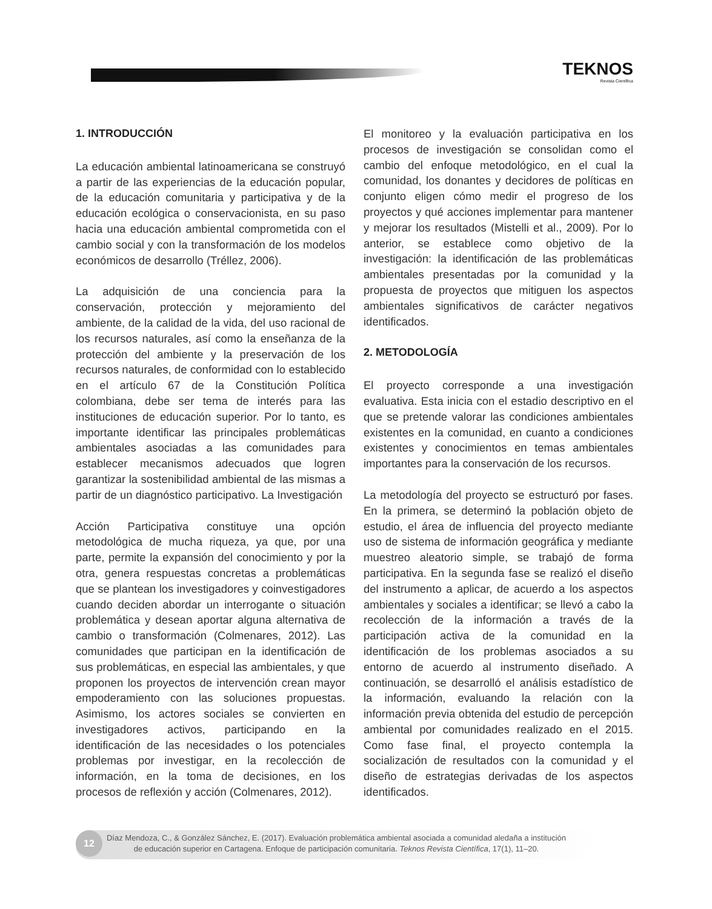TEKNOS
Revista Científica
1. INTRODUCCIÓN
La educación ambiental latinoamericana se construyó a partir de las experiencias de la educación popular, de la educación comunitaria y participativa y de la educación ecológica o conservacionista, en su paso hacia una educación ambiental comprometida con el cambio social y con la transformación de los modelos económicos de desarrollo (Tréllez, 2006).
La adquisición de una conciencia para la conservación, protección y mejoramiento del ambiente, de la calidad de la vida, del uso racional de los recursos naturales, así como la enseñanza de la protección del ambiente y la preservación de los recursos naturales, de conformidad con lo establecido en el artículo 67 de la Constitución Política colombiana, debe ser tema de interés para las instituciones de educación superior. Por lo tanto, es importante identificar las principales problemáticas ambientales asociadas a las comunidades para establecer mecanismos adecuados que logren garantizar la sostenibilidad ambiental de las mismas a partir de un diagnóstico participativo. La Investigación
Acción Participativa constituye una opción metodológica de mucha riqueza, ya que, por una parte, permite la expansión del conocimiento y por la otra, genera respuestas concretas a problemáticas que se plantean los investigadores y coinvestigadores cuando deciden abordar un interrogante o situación problemática y desean aportar alguna alternativa de cambio o transformación (Colmenares, 2012). Las comunidades que participan en la identificación de sus problemáticas, en especial las ambientales, y que proponen los proyectos de intervención crean mayor empoderamiento con las soluciones propuestas. Asimismo, los actores sociales se convierten en investigadores activos, participando en la identificación de las necesidades o los potenciales problemas por investigar, en la recolección de información, en la toma de decisiones, en los procesos de reflexión y acción (Colmenares, 2012).
El monitoreo y la evaluación participativa en los procesos de investigación se consolidan como el cambio del enfoque metodológico, en el cual la comunidad, los donantes y decidores de políticas en conjunto eligen cómo medir el progreso de los proyectos y qué acciones implementar para mantener y mejorar los resultados (Mistelli et al., 2009). Por lo anterior, se establece como objetivo de la investigación: la identificación de las problemáticas ambientales presentadas por la comunidad y la propuesta de proyectos que mitiguen los aspectos ambientales significativos de carácter negativos identificados.
2. METODOLOGÍA
El proyecto corresponde a una investigación evaluativa. Esta inicia con el estadio descriptivo en el que se pretende valorar las condiciones ambientales existentes en la comunidad, en cuanto a condiciones existentes y conocimientos en temas ambientales importantes para la conservación de los recursos.
La metodología del proyecto se estructuró por fases. En la primera, se determinó la población objeto de estudio, el área de influencia del proyecto mediante uso de sistema de información geográfica y mediante muestreo aleatorio simple, se trabajó de forma participativa. En la segunda fase se realizó el diseño del instrumento a aplicar, de acuerdo a los aspectos ambientales y sociales a identificar; se llevó a cabo la recolección de la información a través de la participación activa de la comunidad en la identificación de los problemas asociados a su entorno de acuerdo al instrumento diseñado. A continuación, se desarrolló el análisis estadístico de la información, evaluando la relación con la información previa obtenida del estudio de percepción ambiental por comunidades realizado en el 2015. Como fase final, el proyecto contempla la socialización de resultados con la comunidad y el diseño de estrategias derivadas de los aspectos identificados.
12
Díaz Mendoza, C., & González Sánchez, E. (2017). Evaluación problemática ambiental asociada a comunidad aledaña a institución
de educación superior en Cartagena. Enfoque de participación comunitaria. Teknos Revista Científica, 17(1), 11–20.